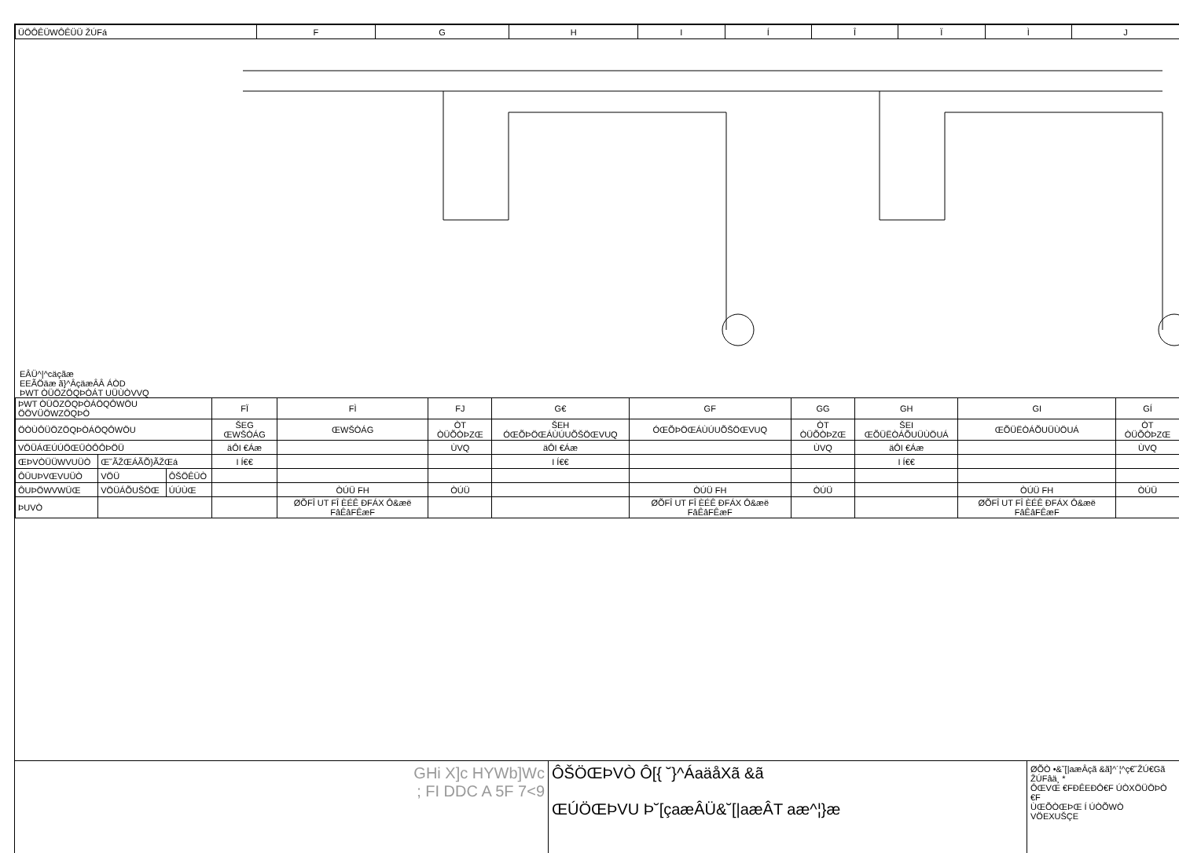| ÜÖÔÊÜWÔÊÜÜ ŽÚFá | F | G | H | I | Í | Î | Ï | Ì | J |
| --- | --- | --- | --- | --- | --- | --- | --- | --- | --- |
EÂÜ^|^cäçãæ
EEÃÖäæ ã}^ÂçäæÂÂ ÁÒD
ÞWT ÒÜÖZÖQÞÒÁT UÜÙÒVVQ
| ÞWT ÒÜÖZÖQÞÒÁÖQÔWÖU ÖÖVÜÖWZÖQÞÒ | | | FÏ | FÌ | FJ | G€ | GF | GG | GH | GI | GÍ |
| ÖÒÙÔÜÖZÖQÞÒÁÖQÔWÖU | | | ŠEG ŒWŠÒÁG | ŒWŠÒÁG | ÒT ÒÜÕÒÞZŒ | ŠEH ÓŒÕÞÖŒÁÙÚUÕŠÖŒVUQ | ÓŒÕÞÖŒÁÙÚUÕŠÖŒVUQ | ÒT ÒÜÕÒÞZŒ | ŠEI ŒÕÜËÒÁÕUÜÙÖUÁ | ŒÕÜËÒÁÕUÜÙÖUÁ | ÒT ÒÜÕÒÞZŒ |
| VÖÜÁŒÚÚÖŒÜÒÔÔÞÖÜ | | | äÔI €Áæ | | ÙVQ | äÔI €Áæ | | ÙVQ | äÔI €Áæ | | ÙVQ |
| ŒÞVÒÜÜWVUÜÒ | Œ˘ÃŽŒÁÃÕ}ÃŽŒá | | I Í€€ | | | I Í€€ | | | I Í€€ | | |
| ÔÜUÞVŒVUÜÒ | VÖÜ | ÔŠÖÊÜÒ | | | | | | | | | |
| ÔUÞÖWVWÜŒ | VÖÜÁÕUŠÖŒ | ÚÚÙŒ | | ÒÚÜ FH | ÒÚÜ | | ÒÚÜ FH | ÒÚÜ | | ÒÚÜ FH | ÒÚÜ |
| ÞUVÒ | | | | ØÕFÎ UT FÎ ÈÉÊ ÐFÁX Ô&æë FâÊâFÊæF | | | ØÕFÎ UT FÎ ÈÉÊ ÐFÁX Ô&æë FâÊâFÊæF | | | ØÕFÎ UT FÎ ÈÉÊ ÐFÁX Ô&æë FâÊâFÊæF | |
GHi X]c HYWb]Wc
; FI DDC A 5F 7<9
ÔŠÖŒÞVÒ Ô[{ ˘}^ÁaäåXã &ã
ŒÚÖŒÞVU Þ˘[çaæÂÜ&˘[|aæÂT aæ^¦}æ
ØÕÒ •&˘[|aæÂçã &ã]^´¦^ç€˘ŽÚ€Gã ŽÚFâä¸ *
ÔŒVŒ €FÐÊEÐÔ€F ÚÒXÖÜÖÞÒ €F
ÙŒÕÒŒÞŒ Í ÚÒÕWÒ
VÖEXUŠÇE